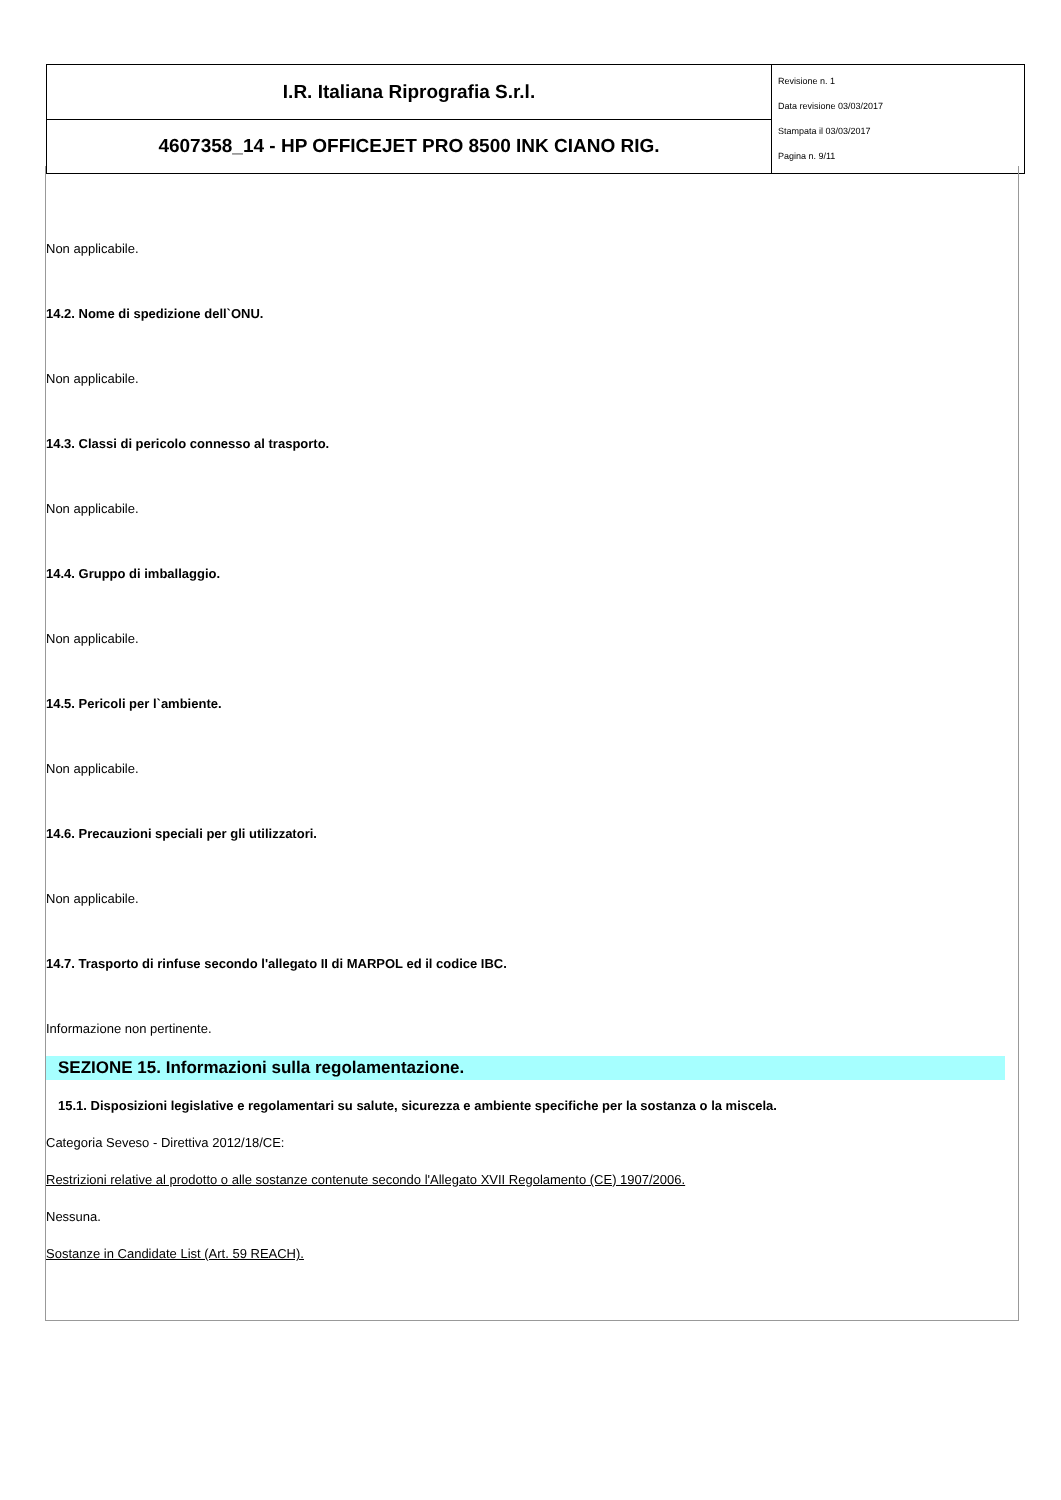| I.R. Italiana Riprografia S.r.l. | Revisione n. 1 Data revisione 03/03/2017 Stampata il 03/03/2017 Pagina n. 9/11 |
| 4607358_14 - HP OFFICEJET PRO 8500 INK CIANO RIG. | |
Non applicabile.
14.2. Nome di spedizione dell`ONU.
Non applicabile.
14.3. Classi di pericolo connesso al trasporto.
Non applicabile.
14.4. Gruppo di imballaggio.
Non applicabile.
14.5. Pericoli per l`ambiente.
Non applicabile.
14.6. Precauzioni speciali per gli utilizzatori.
Non applicabile.
14.7. Trasporto di rinfuse secondo l'allegato II di MARPOL ed il codice IBC.
Informazione non pertinente.
SEZIONE 15. Informazioni sulla regolamentazione.
15.1. Disposizioni legislative e regolamentari su salute, sicurezza e ambiente specifiche per la sostanza o la miscela.
Categoria Seveso - Direttiva 2012/18/CE:
Restrizioni relative al prodotto o alle sostanze contenute secondo l'Allegato XVII Regolamento (CE) 1907/2006.
Nessuna.
Sostanze in Candidate List (Art. 59 REACH).